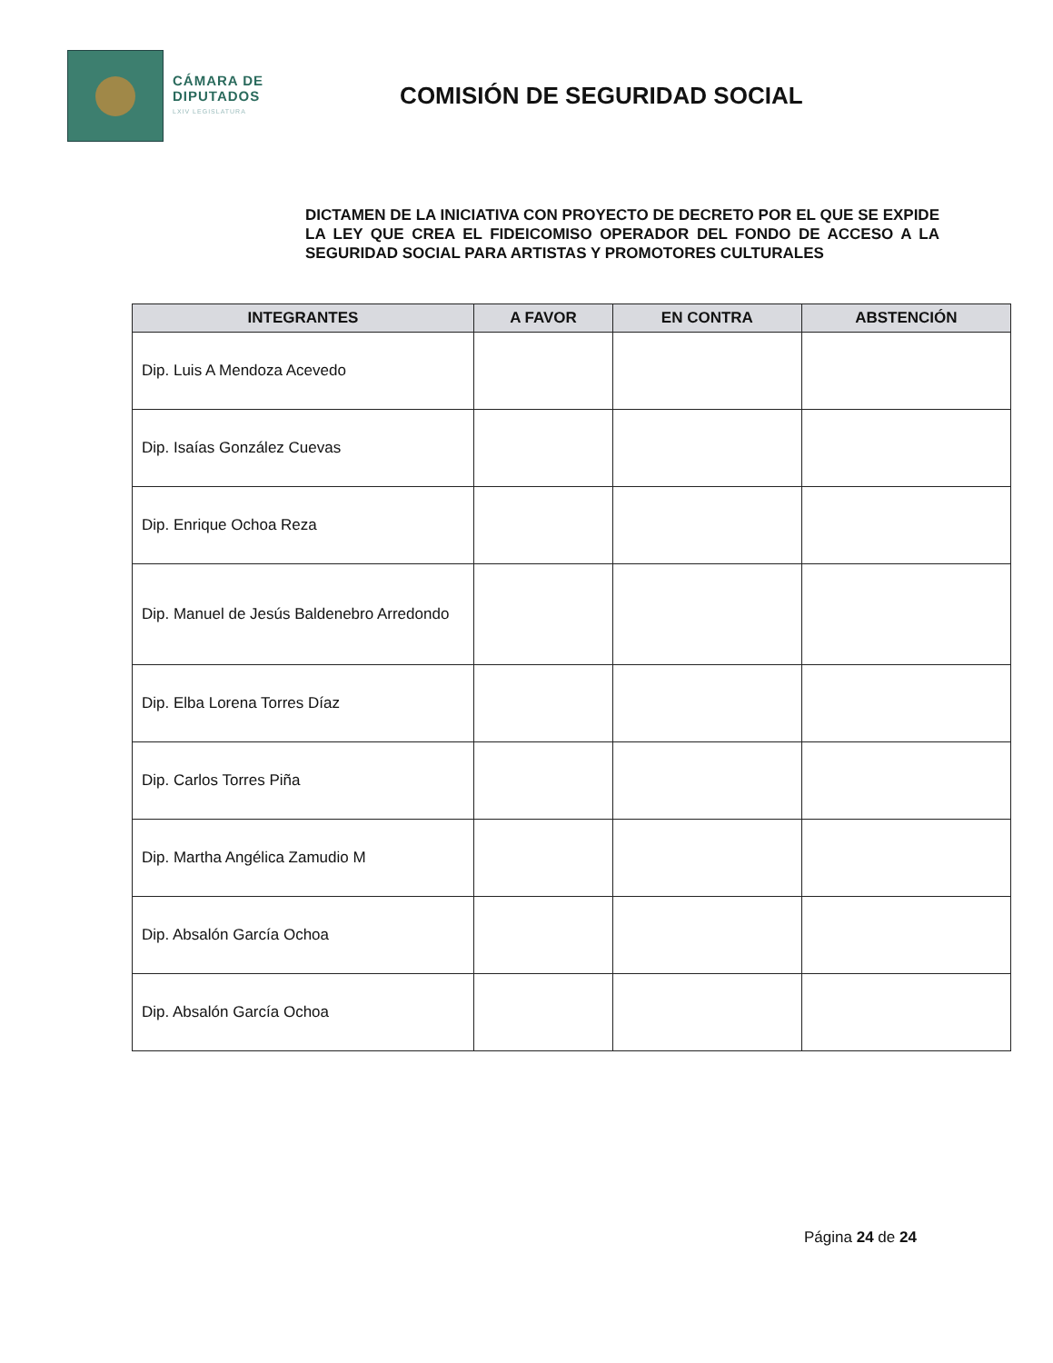CÁMARA DE
DIPUTADOS
LXIV LEGISLATURA
COMISIÓN DE SEGURIDAD SOCIAL
DICTAMEN DE LA INICIATIVA CON PROYECTO DE DECRETO POR EL QUE SE EXPIDE LA LEY QUE CREA EL FIDEICOMISO OPERADOR DEL FONDO DE ACCESO A LA SEGURIDAD SOCIAL PARA ARTISTAS Y PROMOTORES CULTURALES
| INTEGRANTES | A FAVOR | EN CONTRA | ABSTENCIÓN |
| --- | --- | --- | --- |
| Dip. Luis A Mendoza Acevedo | | | |
| Dip. Isaías González Cuevas | | | |
| Dip. Enrique Ochoa Reza | | | |
| Dip. Manuel de Jesús Baldenebro Arredondo | | | |
| Dip. Elba Lorena Torres Díaz | | | |
| Dip. Carlos Torres Piña | | | |
| Dip. Martha Angélica Zamudio M | | | |
| Dip. Absalón García Ochoa | | | |
| Dip. Absalón García Ochoa | | | |
Página 24 de 24